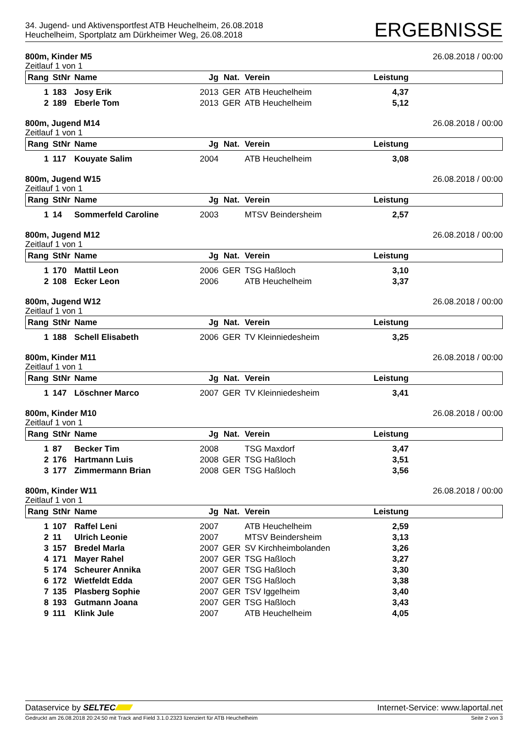34. Jugend- und Aktivensportfest ATB Heuchelheim, 26.08.2018
Heuchelheim, Sportplatz am Dürkheimer Weg, 26.08.2018
ERGEBNISSE
800m, Kinder M5 26.08.2018 / 00:00
Zeitlauf 1 von 1
| Rang | StNr | Name | Jg | Nat. | Verein | Leistung | |
| --- | --- | --- | --- | --- | --- | --- | --- |
| 1 | 183 | Josy Erik | 2013 | GER | ATB Heuchelheim | 4,37 | |
| 2 | 189 | Eberle Tom | 2013 | GER | ATB Heuchelheim | 5,12 | |
800m, Jugend M14 26.08.2018 / 00:00
Zeitlauf 1 von 1
| Rang | StNr | Name | Jg | Nat. | Verein | Leistung | |
| --- | --- | --- | --- | --- | --- | --- | --- |
| 1 | 117 | Kouyate Salim | 2004 | | ATB Heuchelheim | 3,08 | |
800m, Jugend W15 26.08.2018 / 00:00
Zeitlauf 1 von 1
| Rang | StNr | Name | Jg | Nat. | Verein | Leistung | |
| --- | --- | --- | --- | --- | --- | --- | --- |
| 1 | 14 | Sommerfeld Caroline | 2003 | | MTSV Beindersheim | 2,57 | |
800m, Jugend M12 26.08.2018 / 00:00
Zeitlauf 1 von 1
| Rang | StNr | Name | Jg | Nat. | Verein | Leistung | |
| --- | --- | --- | --- | --- | --- | --- | --- |
| 1 | 170 | Mattil Leon | 2006 | GER | TSG Haßloch | 3,10 | |
| 2 | 108 | Ecker Leon | 2006 | | ATB Heuchelheim | 3,37 | |
800m, Jugend W12 26.08.2018 / 00:00
Zeitlauf 1 von 1
| Rang | StNr | Name | Jg | Nat. | Verein | Leistung | |
| --- | --- | --- | --- | --- | --- | --- | --- |
| 1 | 188 | Schell Elisabeth | 2006 | GER | TV Kleinniedesheim | 3,25 | |
800m, Kinder M11 26.08.2018 / 00:00
Zeitlauf 1 von 1
| Rang | StNr | Name | Jg | Nat. | Verein | Leistung | |
| --- | --- | --- | --- | --- | --- | --- | --- |
| 1 | 147 | Löschner Marco | 2007 | GER | TV Kleinniedesheim | 3,41 | |
800m, Kinder M10 26.08.2018 / 00:00
Zeitlauf 1 von 1
| Rang | StNr | Name | Jg | Nat. | Verein | Leistung | |
| --- | --- | --- | --- | --- | --- | --- | --- |
| 1 | 87 | Becker Tim | 2008 | | TSG Maxdorf | 3,47 | |
| 2 | 176 | Hartmann Luis | 2008 | GER | TSG Haßloch | 3,51 | |
| 3 | 177 | Zimmermann Brian | 2008 | GER | TSG Haßloch | 3,56 | |
800m, Kinder W11 26.08.2018 / 00:00
Zeitlauf 1 von 1
| Rang | StNr | Name | Jg | Nat. | Verein | Leistung | |
| --- | --- | --- | --- | --- | --- | --- | --- |
| 1 | 107 | Raffel Leni | 2007 | | ATB Heuchelheim | 2,59 | |
| 2 | 11 | Ulrich Leonie | 2007 | | MTSV Beindersheim | 3,13 | |
| 3 | 157 | Bredel Marla | 2007 | GER | SV Kirchheimbolanden | 3,26 | |
| 4 | 171 | Mayer Rahel | 2007 | GER | TSG Haßloch | 3,27 | |
| 5 | 174 | Scheurer Annika | 2007 | GER | TSG Haßloch | 3,30 | |
| 6 | 172 | Wietfeldt Edda | 2007 | GER | TSG Haßloch | 3,38 | |
| 7 | 135 | Plasberg Sophie | 2007 | GER | TSV Iggelheim | 3,40 | |
| 8 | 193 | Gutmann Joana | 2007 | GER | TSG Haßloch | 3,43 | |
| 9 | 111 | Klink Jule | 2007 | | ATB Heuchelheim | 4,05 | |
Dataservice by SELTEC Internet-Service: www.laportal.net
Gedruckt am 26.08.2018 20:24:50 mit Track and Field 3.1.0.2323 lizenziert für ATB Heuchelheim Seite 2 von 3